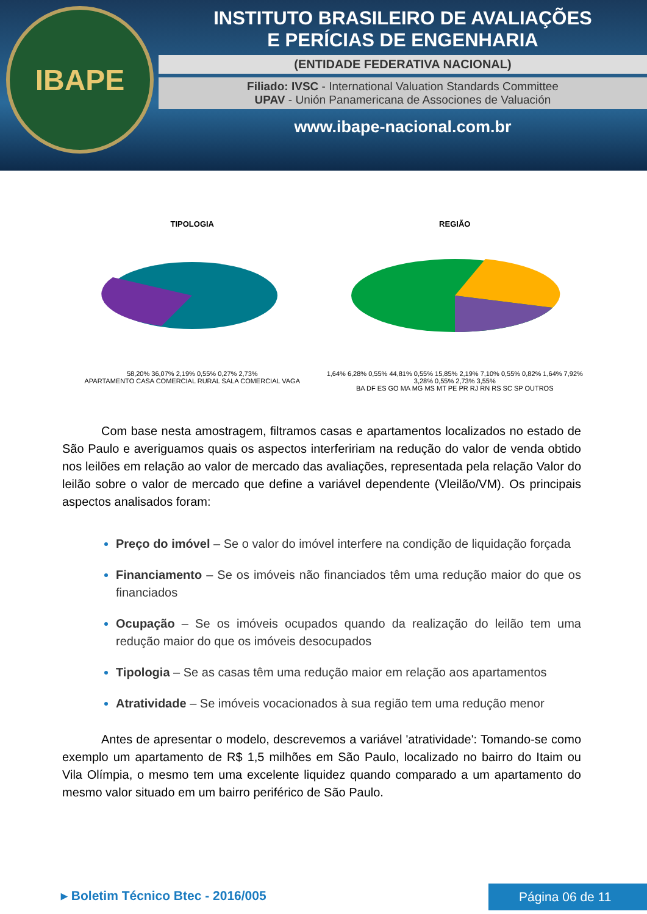IBAPE
INSTITUTO BRASILEIRO DE AVALIAÇÕES
E PERÍCIAS DE ENGENHARIA
(ENTIDADE FEDERATIVA NACIONAL)
Filiado: IVSC - International Valuation Standards Committee
UPAV - Unión Panamericana de Associones de Valuación
www.ibape-nacional.com.br
TIPOLOGIA
58,20% 36,07% 2,19% 0,55% 0,27% 2,73%
APARTAMENTO CASA COMERCIAL RURAL SALA COMERCIAL VAGA
REGIÃO
1,64% 6,28% 0,55% 44,81% 0,55% 15,85% 2,19% 7,10% 0,55% 0,82% 1,64% 7,92% 3,28% 0,55% 2,73% 3,55%
BA DF ES GO MA MG MS MT PE PR RJ RN RS SC SP OUTROS
Com base nesta amostragem, filtramos casas e apartamentos localizados no estado de São Paulo e averiguamos quais os aspectos interfeririam na redução do valor de venda obtido nos leilões em relação ao valor de mercado das avaliações, representada pela relação Valor do leilão sobre o valor de mercado que define a variável dependente (Vleilão/VM). Os principais aspectos analisados foram:
Preço do imóvel – Se o valor do imóvel interfere na condição de liquidação forçada
Financiamento – Se os imóveis não financiados têm uma redução maior do que os financiados
Ocupação – Se os imóveis ocupados quando da realização do leilão tem uma redução maior do que os imóveis desocupados
Tipologia – Se as casas têm uma redução maior em relação aos apartamentos
Atratividade – Se imóveis vocacionados à sua região tem uma redução menor
Antes de apresentar o modelo, descrevemos a variável 'atratividade': Tomando-se como exemplo um apartamento de R$ 1,5 milhões em São Paulo, localizado no bairro do Itaim ou Vila Olímpia, o mesmo tem uma excelente liquidez quando comparado a um apartamento do mesmo valor situado em um bairro periférico de São Paulo.
▸ Boletim Técnico Btec - 2016/005 Página 06 de 11